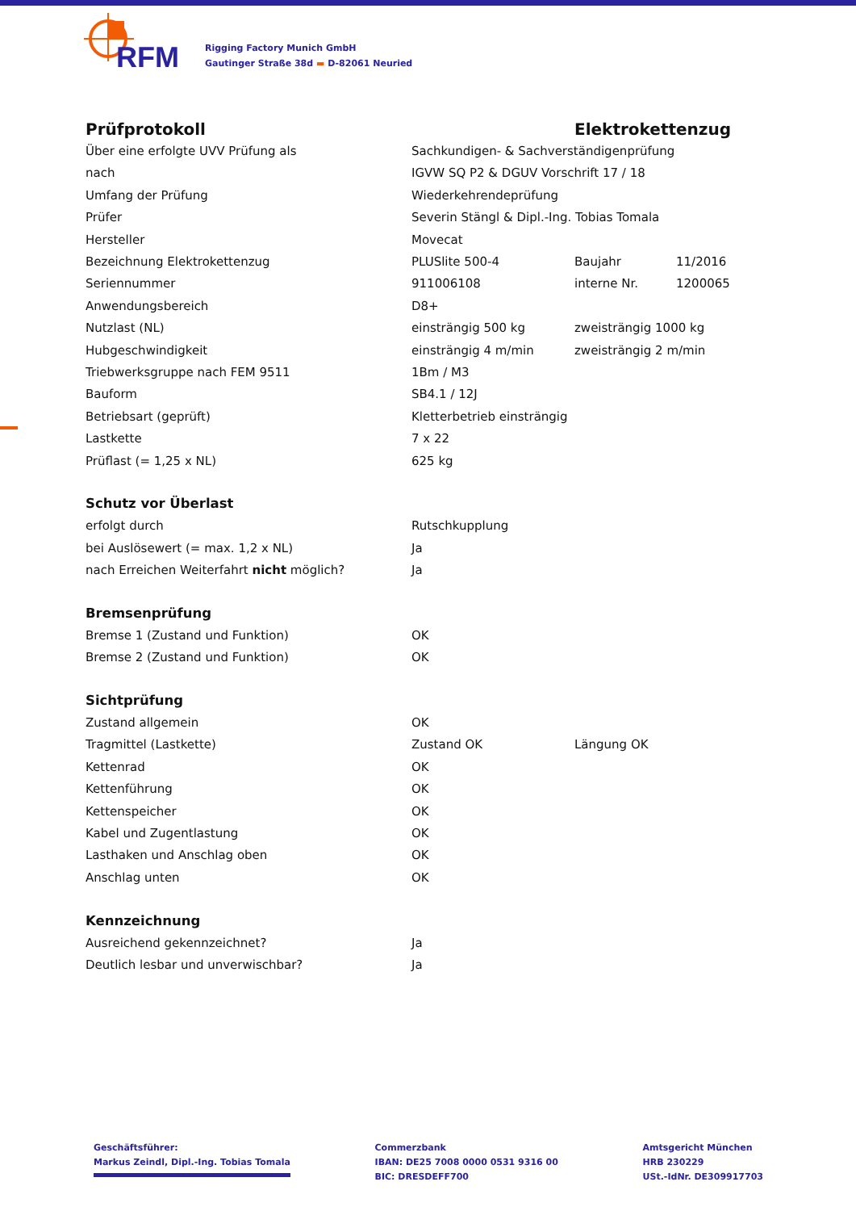RFM
Rigging Factory Munich GmbH
Gautinger Straße 38d ▬ D-82061 Neuried
| Prüfprotokoll | | Elektrokettenzug | |
| Über eine erfolgte UVV Prüfung als | Sachkundigen- & Sachverständigenprüfung | | |
| nach | IGVW SQ P2 & DGUV Vorschrift 17 / 18 | | |
| Umfang der Prüfung | Wiederkehrendeprüfung | | |
| Prüfer | Severin Stängl & Dipl.-Ing. Tobias Tomala | | |
| Hersteller | Movecat | | |
| Bezeichnung Elektrokettenzug | PLUSlite 500-4 | Baujahr | 11/2016 |
| Seriennummer | 911006108 | interne Nr. | 1200065 |
| Anwendungsbereich | D8+ | | |
| Nutzlast (NL) | einsträngig 500 kg | zweisträngig 1000 kg | |
| Hubgeschwindigkeit | einsträngig 4 m/min | zweisträngig 2 m/min | |
| Triebwerksgruppe nach FEM 9511 | 1Bm / M3 | | |
| Bauform | SB4.1 / 12J | | |
| Betriebsart (geprüft) | Kletterbetrieb einsträngig | | |
| Lastkette | 7 x 22 | | |
| Prüflast (= 1,25 x NL) | 625 kg | | |
| Schutz vor Überlast | | | |
| erfolgt durch | Rutschkupplung | | |
| bei Auslösewert (= max. 1,2 x NL) | Ja | | |
| nach Erreichen Weiterfahrt nicht möglich? | Ja | | |
| Bremsenprüfung | | | |
| Bremse 1 (Zustand und Funktion) | OK | | |
| Bremse 2 (Zustand und Funktion) | OK | | |
| Sichtprüfung | | | |
| Zustand allgemein | OK | | |
| Tragmittel (Lastkette) | Zustand OK | Längung OK | |
| Kettenrad | OK | | |
| Kettenführung | OK | | |
| Kettenspeicher | OK | | |
| Kabel und Zugentlastung | OK | | |
| Lasthaken und Anschlag oben | OK | | |
| Anschlag unten | OK | | |
| Kennzeichnung | | | |
| Ausreichend gekennzeichnet? | Ja | | |
| Deutlich lesbar und unverwischbar? | Ja | | |
Geschäftsführer:
Markus Zeindl, Dipl.-Ing. Tobias Tomala
Commerzbank
IBAN: DE25 7008 0000 0531 9316 00
BIC: DRESDEFF700
Amtsgericht München
HRB 230229
USt.-IdNr. DE309917703